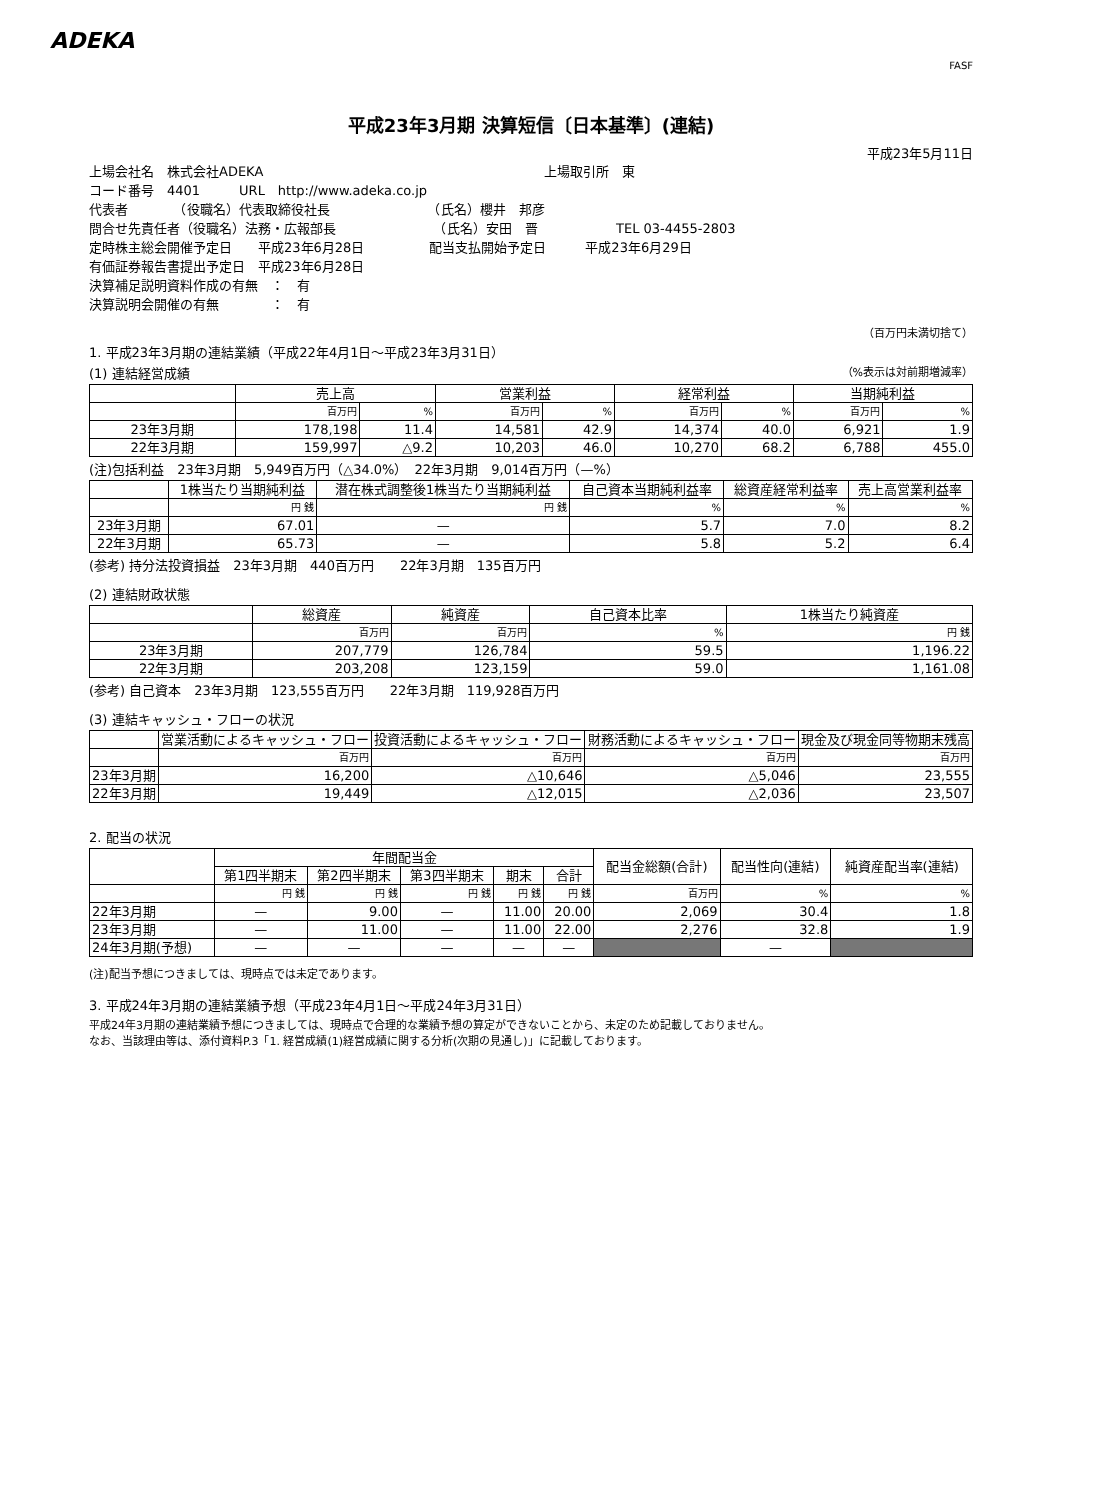ADEKA
FASF
平成23年3月期 決算短信〔日本基準〕(連結)
平成23年5月11日
上場会社名　株式会社ADEKA 上場取引所　東
コード番号　4401　　　URL　http://www.adeka.co.jp
代表者　　　　（役職名）代表取締役社長　　　　　　　　（氏名）櫻井　邦彦
問合せ先責任者（役職名）法務・広報部長　　　　　　　　（氏名）安田　晋　　　　　　TEL 03-4455-2803
定時株主総会開催予定日　　平成23年6月28日　　　　　配当支払開始予定日　　　平成23年6月29日
有価証券報告書提出予定日　平成23年6月28日
決算補足説明資料作成の有無　：　有
決算説明会開催の有無　　　　：　有
（百万円未満切捨て）
1. 平成23年3月期の連結業績（平成22年4月1日～平成23年3月31日）
(1) 連結経営成績 （%表示は対前期増減率）
| | 売上高 | | 営業利益 | | 経常利益 | | 当期純利益 | |
| --- | --- | --- | --- | --- | --- | --- | --- | --- |
| | 百万円 | % | 百万円 | % | 百万円 | % | 百万円 | % |
| 23年3月期 | 178,198 | 11.4 | 14,581 | 42.9 | 14,374 | 40.0 | 6,921 | 1.9 |
| 22年3月期 | 159,997 | △9.2 | 10,203 | 46.0 | 10,270 | 68.2 | 6,788 | 455.0 |
(注)包括利益　23年3月期　5,949百万円（△34.0%）　22年3月期　9,014百万円（—%）
| | 1株当たり当期純利益 | 潜在株式調整後1株当たり当期純利益 | 自己資本当期純利益率 | 総資産経常利益率 | 売上高営業利益率 |
| --- | --- | --- | --- | --- | --- |
| | 円 銭 | 円 銭 | % | % | % |
| 23年3月期 | 67.01 | — | 5.7 | 7.0 | 8.2 |
| 22年3月期 | 65.73 | — | 5.8 | 5.2 | 6.4 |
(参考) 持分法投資損益　23年3月期　440百万円　　22年3月期　135百万円
(2) 連結財政状態
| | 総資産 | 純資産 | 自己資本比率 | 1株当たり純資産 |
| --- | --- | --- | --- | --- |
| | 百万円 | 百万円 | % | 円 銭 |
| 23年3月期 | 207,779 | 126,784 | 59.5 | 1,196.22 |
| 22年3月期 | 203,208 | 123,159 | 59.0 | 1,161.08 |
(参考) 自己資本　23年3月期　123,555百万円　　22年3月期　119,928百万円
(3) 連結キャッシュ・フローの状況
| | 営業活動によるキャッシュ・フロー | 投資活動によるキャッシュ・フロー | 財務活動によるキャッシュ・フロー | 現金及び現金同等物期末残高 |
| --- | --- | --- | --- | --- |
| | 百万円 | 百万円 | 百万円 | 百万円 |
| 23年3月期 | 16,200 | △10,646 | △5,046 | 23,555 |
| 22年3月期 | 19,449 | △12,015 | △2,036 | 23,507 |
2. 配当の状況
| | 年間配当金 | | | | | 配当金総額(合計) | 配当性向(連結) | 純資産配当率(連結) |
| --- | --- | --- | --- | --- | --- | --- | --- | --- |
| | 第1四半期末 | 第2四半期末 | 第3四半期末 | 期末 | 合計 | | | |
| | 円 銭 | 円 銭 | 円 銭 | 円 銭 | 円 銭 | 百万円 | % | % |
| 22年3月期 | — | 9.00 | — | 11.00 | 20.00 | 2,069 | 30.4 | 1.8 |
| 23年3月期 | — | 11.00 | — | 11.00 | 22.00 | 2,276 | 32.8 | 1.9 |
| 24年3月期(予想) | — | — | — | — | — | | — | |
(注)配当予想につきましては、現時点では未定であります。
3. 平成24年3月期の連結業績予想（平成23年4月1日～平成24年3月31日）
平成24年3月期の連結業績予想につきましては、現時点で合理的な業績予想の算定ができないことから、未定のため記載しておりません。
なお、当該理由等は、添付資料P.3「1. 経営成績(1)経営成績に関する分析(次期の見通し)」に記載しております。